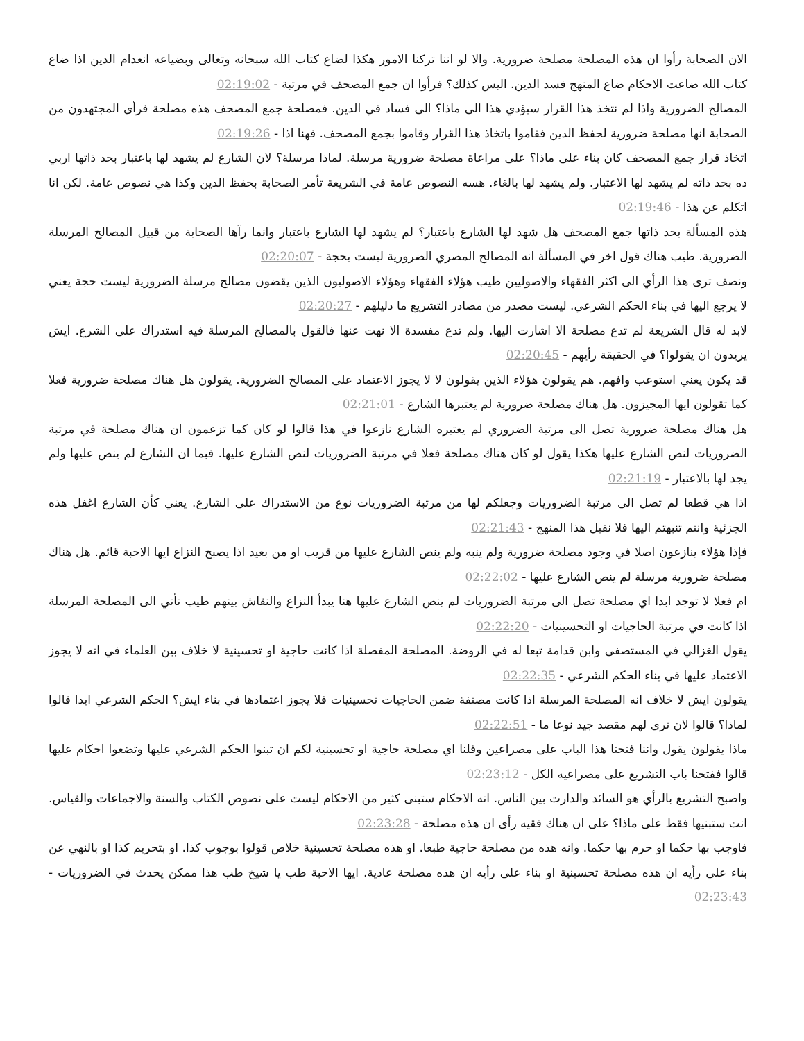الان الصحابة رأوا ان هذه المصلحة مصلحة ضرورية. والا لو اننا تركنا الامور هكذا لضاع كتاب الله سبحانه وتعالى وبضياعه انعدام الدين اذا ضاع كتاب الله ضاعت الاحكام ضاع المنهج فسد الدين. اليس كذلك؟ فرأوا ان جمع المصحف في مرتبة - 02:19:02
المصالح الضرورية واذا لم نتخذ هذا القرار سيؤدي هذا الى ماذا؟ الى فساد في الدين. فمصلحة جمع المصحف هذه مصلحة فرأى المجتهدون من الصحابة انها مصلحة ضرورية لحفظ الدين فقاموا باتخاذ هذا القرار وقاموا بجمع المصحف. فهنا اذا - 02:19:26
اتخاذ قرار جمع المصحف كان بناء على ماذا؟ على مراعاة مصلحة ضرورية مرسلة. لماذا مرسلة؟ لان الشارع لم يشهد لها باعتبار بحد ذاتها اربي ده بحد ذاته لم يشهد لها الاعتبار. ولم يشهد لها بالغاء. هسه النصوص عامة في الشريعة تأمر الصحابة بحفظ الدين وكذا هي نصوص عامة. لكن انا اتكلم عن هذا - 02:19:46
هذه المسألة بحد ذاتها جمع المصحف هل شهد لها الشارع باعتبار؟ لم يشهد لها الشارع باعتبار وانما رآها الصحابة من قبيل المصالح المرسلة الضرورية. طيب هناك قول اخر في المسألة انه المصالح المصري الضرورية ليست بحجة - 02:20:07
ونصف ترى هذا الرأي الى اكثر الفقهاء والاصوليين طيب هؤلاء الفقهاء وهؤلاء الاصوليون الذين يقضون مصالح مرسلة الضرورية ليست حجة يعني لا يرجع اليها في بناء الحكم الشرعي. ليست مصدر من مصادر التشريع ما دليلهم - 02:20:27
لابد له قال الشريعة لم تدع مصلحة الا اشارت اليها. ولم تدع مفسدة الا نهت عنها فالقول بالمصالح المرسلة فيه استدراك على الشرع. ايش يريدون ان يقولوا؟ في الحقيقة رأيهم - 02:20:45
قد يكون يعني استوعب وافهم. هم يقولون هؤلاء الذين يقولون لا لا يجوز الاعتماد على المصالح الضرورية. يقولون هل هناك مصلحة ضرورية فعلا كما تقولون ايها المجيزون. هل هناك مصلحة ضرورية لم يعتبرها الشارع - 02:21:01
هل هناك مصلحة ضرورية تصل الى مرتبة الضروري لم يعتبره الشارع نازعوا في هذا قالوا لو كان كما تزعمون ان هناك مصلحة في مرتبة الضروريات لنص الشارع عليها هكذا يقول لو كان هناك مصلحة فعلا في مرتبة الضروريات لنص الشارع عليها. فبما ان الشارع لم ينص عليها ولم يجد لها بالاعتبار - 02:21:19
اذا هي قطعا لم تصل الى مرتبة الضروريات وجعلكم لها من مرتبة الضروريات نوع من الاستدراك على الشارع. يعني كأن الشارع اغفل هذه الجزئية وانتم تنبهتم اليها فلا نقبل هذا المنهج - 02:21:43
فإذا هؤلاء ينازعون اصلا في وجود مصلحة ضرورية ولم ينبه ولم ينص الشارع عليها من قريب او من بعيد اذا يصبح النزاع ايها الاحبة قائم. هل هناك مصلحة ضرورية مرسلة لم ينص الشارع عليها - 02:22:02
ام فعلا لا توجد ابدا اي مصلحة تصل الى مرتبة الضروريات لم ينص الشارع عليها هنا يبدأ النزاع والنقاش بينهم طيب نأتي الى المصلحة المرسلة اذا كانت في مرتبة الحاجيات او التحسينيات - 02:22:20
يقول الغزالي في المستصفى وابن قدامة تبعا له في الروضة. المصلحة المفصلة اذا كانت حاجية او تحسينية لا خلاف بين العلماء في انه لا يجوز الاعتماد عليها في بناء الحكم الشرعي - 02:22:35
يقولون ايش لا خلاف انه المصلحة المرسلة اذا كانت مصنفة ضمن الحاجيات تحسينيات فلا يجوز اعتمادها في بناء ايش؟ الحكم الشرعي ابدا قالوا لماذا؟ قالوا لان ترى لهم مقصد جيد نوعا ما - 02:22:51
ماذا يقولون يقول واننا فتحنا هذا الباب على مصراعين وقلنا اي مصلحة حاجية او تحسينية لكم ان تبنوا الحكم الشرعي عليها وتضعوا احكام عليها قالوا ففتحنا باب التشريع على مصراعيه الكل - 02:23:12
واصبح التشريع بالرأي هو السائد والدارت بين الناس. انه الاحكام ستبنى كثير من الاحكام ليست على نصوص الكتاب والسنة والاجماعات والقياس. انت ستبنيها فقط على ماذا؟ على ان هناك فقيه رأى ان هذه مصلحة - 02:23:28
فاوجب بها حكما او حرم بها حكما. وانه هذه من مصلحة حاجية طبعا. او هذه مصلحة تحسينية خلاص قولوا بوجوب كذا. او بتحريم كذا او بالنهي عن بناء على رأيه ان هذه مصلحة تحسينية او بناء على رأيه ان هذه مصلحة عادية. ايها الاحبة طب يا شيخ طب هذا ممكن يحدث في الضروريات - 02:23:43